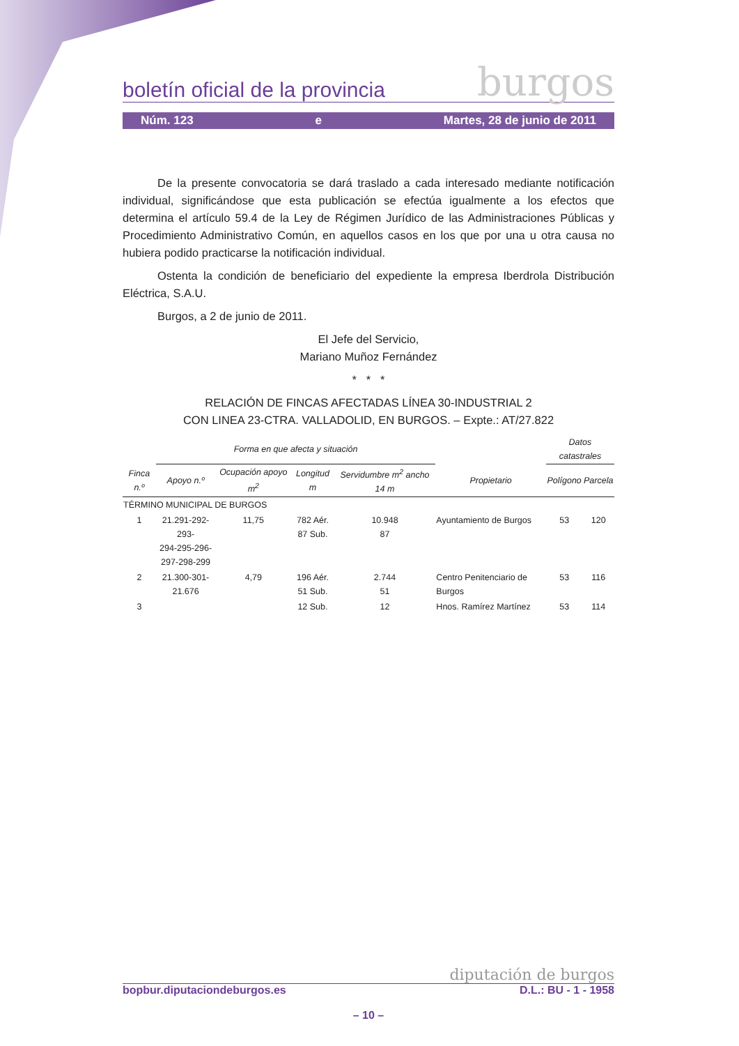boletín oficial de la provincia burgos
Núm. 123 e Martes, 28 de junio de 2011
De la presente convocatoria se dará traslado a cada interesado mediante notificación individual, significándose que esta publicación se efectúa igualmente a los efectos que determina el artículo 59.4 de la Ley de Régimen Jurídico de las Administraciones Públicas y Procedimiento Administrativo Común, en aquellos casos en los que por una u otra causa no hubiera podido practicarse la notificación individual.
Ostenta la condición de beneficiario del expediente la empresa Iberdrola Distribución Eléctrica, S.A.U.
Burgos, a 2 de junio de 2011.
El Jefe del Servicio,
Mariano Muñoz Fernández
* * *
RELACIÓN DE FINCAS AFECTADAS LÍNEA 30-INDUSTRIAL 2
CON LINEA 23-CTRA. VALLADOLID, EN BURGOS. – Expte.: AT/27.822
| | Forma en que afecta y situación | | | | | Datos catastrales | |
| --- | --- | --- | --- | --- | --- | --- | --- |
| Finca n.º | Apoyo n.º | Ocupación apoyo m<sup>2</sup> | Longitud m | Servidumbre m<sup>2</sup> ancho 14 m | Propietario | Polígono | Parcela |
| TÉRMINO MUNICIPAL DE BURGOS | | | | | | | |
| 1 | 21.291-292-293- 294-295-296- 297-298-299 | 11,75 | 782 Aér. 87 Sub. | 10.948 87 | Ayuntamiento de Burgos | 53 | 120 |
| 2 | 21.300-301- 21.676 | 4,79 | 196 Aér. 51 Sub. | 2.744 51 | Centro Penitenciario de Burgos | 53 | 116 |
| 3 | | | 12 Sub. | 12 | Hnos. Ramírez Martínez | 53 | 114 |
diputación de burgos
bopbur.diputaciondeburgos.es D.L.: BU - 1 - 1958
– 10 –